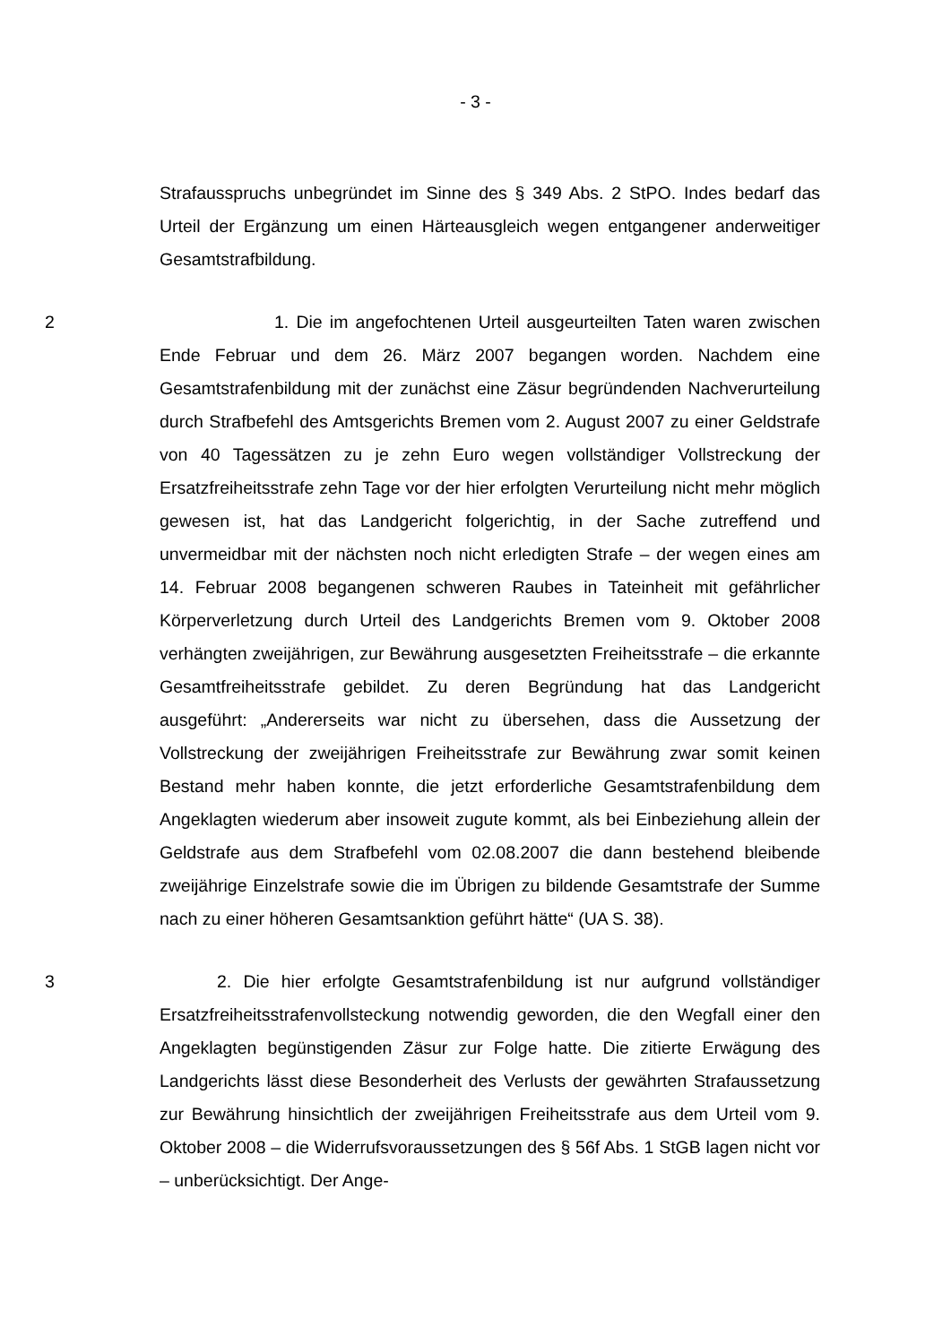- 3 -
Strafausspruchs unbegründet im Sinne des § 349 Abs. 2 StPO. Indes bedarf das Urteil der Ergänzung um einen Härteausgleich wegen entgangener anderweitiger Gesamtstrafbildung.
2 1. Die im angefochtenen Urteil ausgeurteilten Taten waren zwischen Ende Februar und dem 26. März 2007 begangen worden. Nachdem eine Gesamtstrafenbildung mit der zunächst eine Zäsur begründenden Nachverurteilung durch Strafbefehl des Amtsgerichts Bremen vom 2. August 2007 zu einer Geldstrafe von 40 Tagessätzen zu je zehn Euro wegen vollständiger Vollstreckung der Ersatzfreiheitsstrafe zehn Tage vor der hier erfolgten Verurteilung nicht mehr möglich gewesen ist, hat das Landgericht folgerichtig, in der Sache zutreffend und unvermeidbar mit der nächsten noch nicht erledigten Strafe – der wegen eines am 14. Februar 2008 begangenen schweren Raubes in Tateinheit mit gefährlicher Körperverletzung durch Urteil des Landgerichts Bremen vom 9. Oktober 2008 verhängten zweijährigen, zur Bewährung ausgesetzten Freiheitsstrafe – die erkannte Gesamtfreiheitsstrafe gebildet. Zu deren Begründung hat das Landgericht ausgeführt: „Andererseits war nicht zu übersehen, dass die Aussetzung der Vollstreckung der zweijährigen Freiheitsstrafe zur Bewährung zwar somit keinen Bestand mehr haben konnte, die jetzt erforderliche Gesamtstrafenbildung dem Angeklagten wiederum aber insoweit zugute kommt, als bei Einbeziehung allein der Geldstrafe aus dem Strafbefehl vom 02.08.2007 die dann bestehend bleibende zweijährige Einzelstrafe sowie die im Übrigen zu bildende Gesamtstrafe der Summe nach zu einer höheren Gesamtsanktion geführt hätte“ (UA S. 38).
3 2. Die hier erfolgte Gesamtstrafenbildung ist nur aufgrund vollständiger Ersatzfreiheitsstrafenvollsteckung notwendig geworden, die den Wegfall einer den Angeklagten begünstigenden Zäsur zur Folge hatte. Die zitierte Erwägung des Landgerichts lässt diese Besonderheit des Verlusts der gewährten Strafaussetzung zur Bewährung hinsichtlich der zweijährigen Freiheitsstrafe aus dem Urteil vom 9. Oktober 2008 – die Widerrufsvoraussetzungen des § 56f Abs. 1 StGB lagen nicht vor – unberücksichtigt. Der Ange-